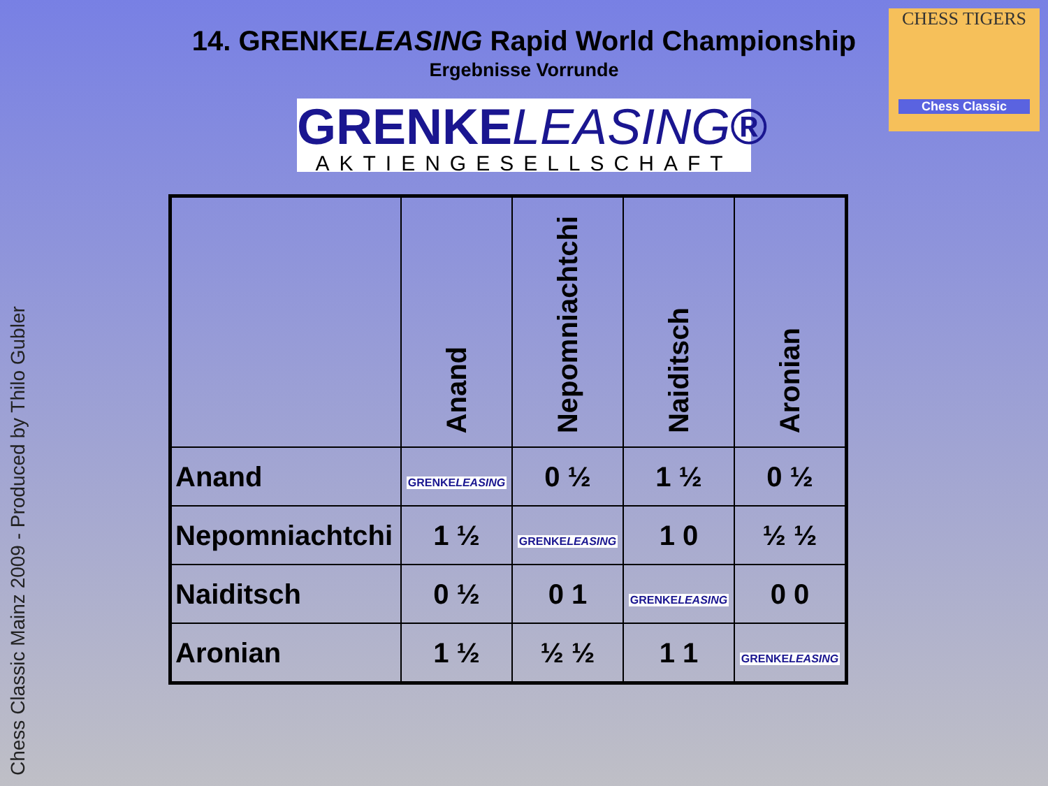Chess Classic Mainz 2009 - Produced by Thilo Gubler
14. GRENKELEASING Rapid World Championship
Ergebnisse Vorrunde
GRENKELEASING®
AKTIENGESELLSCHAFT
CHESS TIGERS
Chess Classic
| | Anand | Nepomniachtchi | Naiditsch | Aronian |
| --- | --- | --- | --- | --- |
| Anand | GRENKE LEASING | 0 ½ | 1 ½ | 0 ½ |
| Nepomniachtchi | 1 ½ | GRENKE LEASING | 1 0 | ½ ½ |
| Naiditsch | 0 ½ | 0 1 | GRENKE LEASING | 0 0 |
| Aronian | 1 ½ | ½ ½ | 1 1 | GRENKE LEASING |